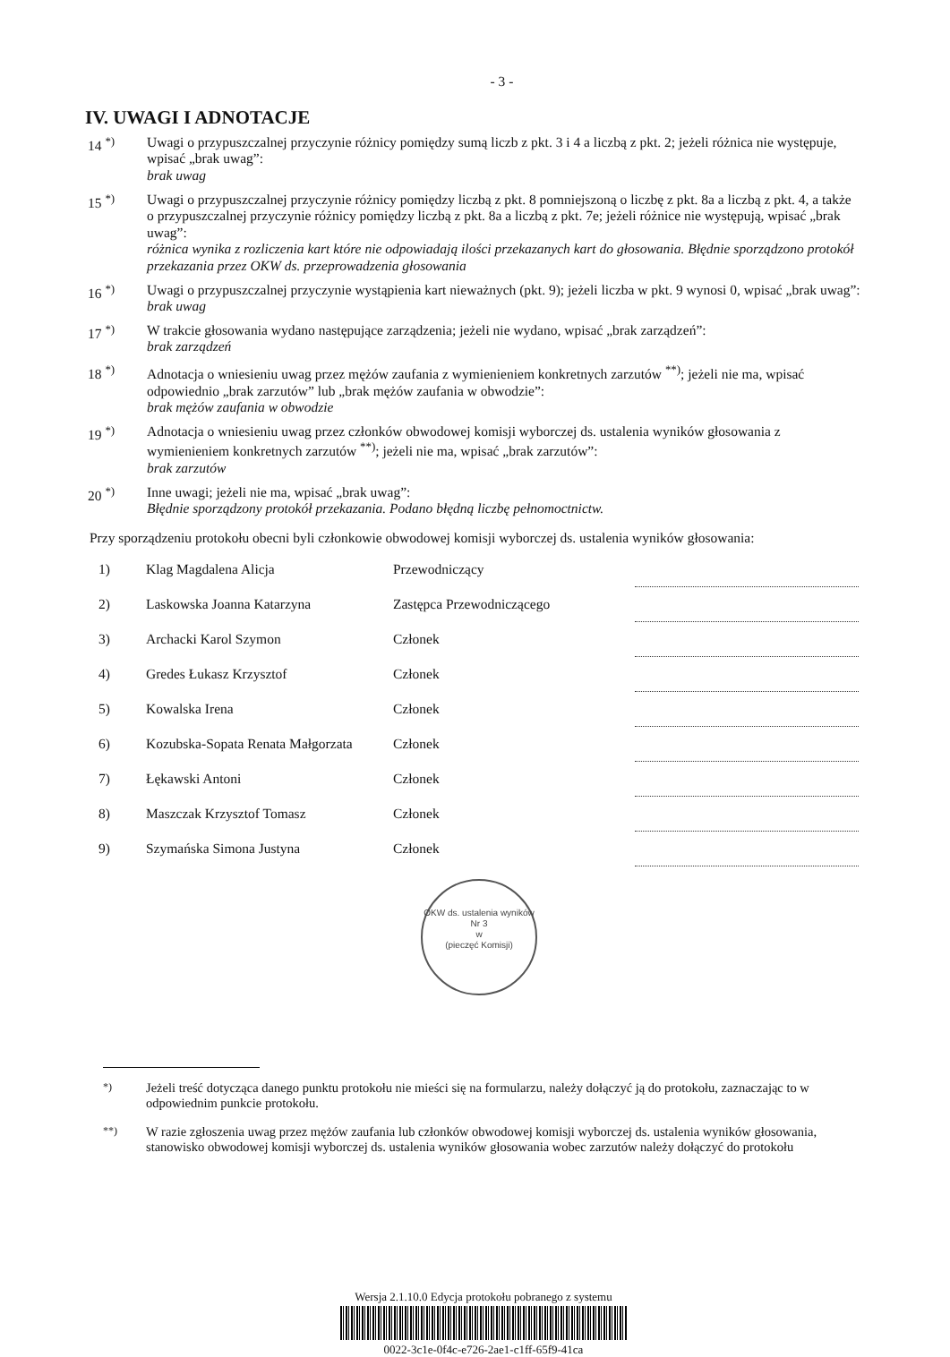- 3 -
IV. UWAGI I ADNOTACJE
14 <sup>*)</sup> Uwagi o przypuszczalnej przyczynie różnicy pomiędzy sumą liczb z pkt. 3 i 4 a liczbą z pkt. 2; jeżeli różnica nie występuje, wpisać „brak uwag”:
brak uwag
15 <sup>*)</sup> Uwagi o przypuszczalnej przyczynie różnicy pomiędzy liczbą z pkt. 8 pomniejszoną o liczbę z pkt. 8a a liczbą z pkt. 4, a także o przypuszczalnej przyczynie różnicy pomiędzy liczbą z pkt. 8a a liczbą z pkt. 7e; jeżeli różnice nie występują, wpisać „brak uwag”:
różnica wynika z rozliczenia kart które nie odpowiadają ilości przekazanych kart do głosowania. Błędnie sporządzono protokół przekazania przez OKW ds. przeprowadzenia głosowania
16 <sup>*)</sup> Uwagi o przypuszczalnej przyczynie wystąpienia kart nieważnych (pkt. 9); jeżeli liczba w pkt. 9 wynosi 0, wpisać „brak uwag”:
brak uwag
17 <sup>*)</sup> W trakcie głosowania wydano następujące zarządzenia; jeżeli nie wydano, wpisać „brak zarządzeń”:
brak zarządzeń
18 <sup>*)</sup> Adnotacja o wniesieniu uwag przez mężów zaufania z wymienieniem konkretnych zarzutów <sup>**)</sup>; jeżeli nie ma, wpisać odpowiednio „brak zarzutów” lub „brak mężów zaufania w obwodzie”:
brak mężów zaufania w obwodzie
19 <sup>*)</sup> Adnotacja o wniesieniu uwag przez członków obwodowej komisji wyborczej ds. ustalenia wyników głosowania z wymienieniem konkretnych zarzutów <sup>**)</sup>; jeżeli nie ma, wpisać „brak zarzutów”:
brak zarzutów
20 <sup>*)</sup> Inne uwagi; jeżeli nie ma, wpisać „brak uwag”:
Błędnie sporządzony protokół przekazania. Podano błędną liczbę pełnomoctnictw.
Przy sporządzeniu protokołu obecni byli członkowie obwodowej komisji wyborczej ds. ustalenia wyników głosowania:
| 1) | Klag Magdalena Alicja | Przewodniczący | |
| 2) | Laskowska Joanna Katarzyna | Zastępca Przewodniczącego | |
| 3) | Archacki Karol Szymon | Członek | |
| 4) | Gredes Łukasz Krzysztof | Członek | |
| 5) | Kowalska Irena | Członek | |
| 6) | Kozubska-Sopata Renata Małgorzata | Członek | |
| 7) | Łękawski Antoni | Członek | |
| 8) | Maszczak Krzysztof Tomasz | Członek | |
| 9) | Szymańska Simona Justyna | Członek | |
OKW ds. ustalenia wyników
Nr 3
w
(pieczęć Komisji)
<sup>*)</sup> Jeżeli treść dotycząca danego punktu protokołu nie mieści się na formularzu, należy dołączyć ją do protokołu, zaznaczając to w odpowiednim punkcie protokołu.
<sup>**)</sup> W razie zgłoszenia uwag przez mężów zaufania lub członków obwodowej komisji wyborczej ds. ustalenia wyników głosowania, stanowisko obwodowej komisji wyborczej ds. ustalenia wyników głosowania wobec zarzutów należy dołączyć do protokołu
Wersja 2.1.10.0 Edycja protokołu pobranego z systemu
0022-3c1e-0f4c-e726-2ae1-c1ff-65f9-41ca